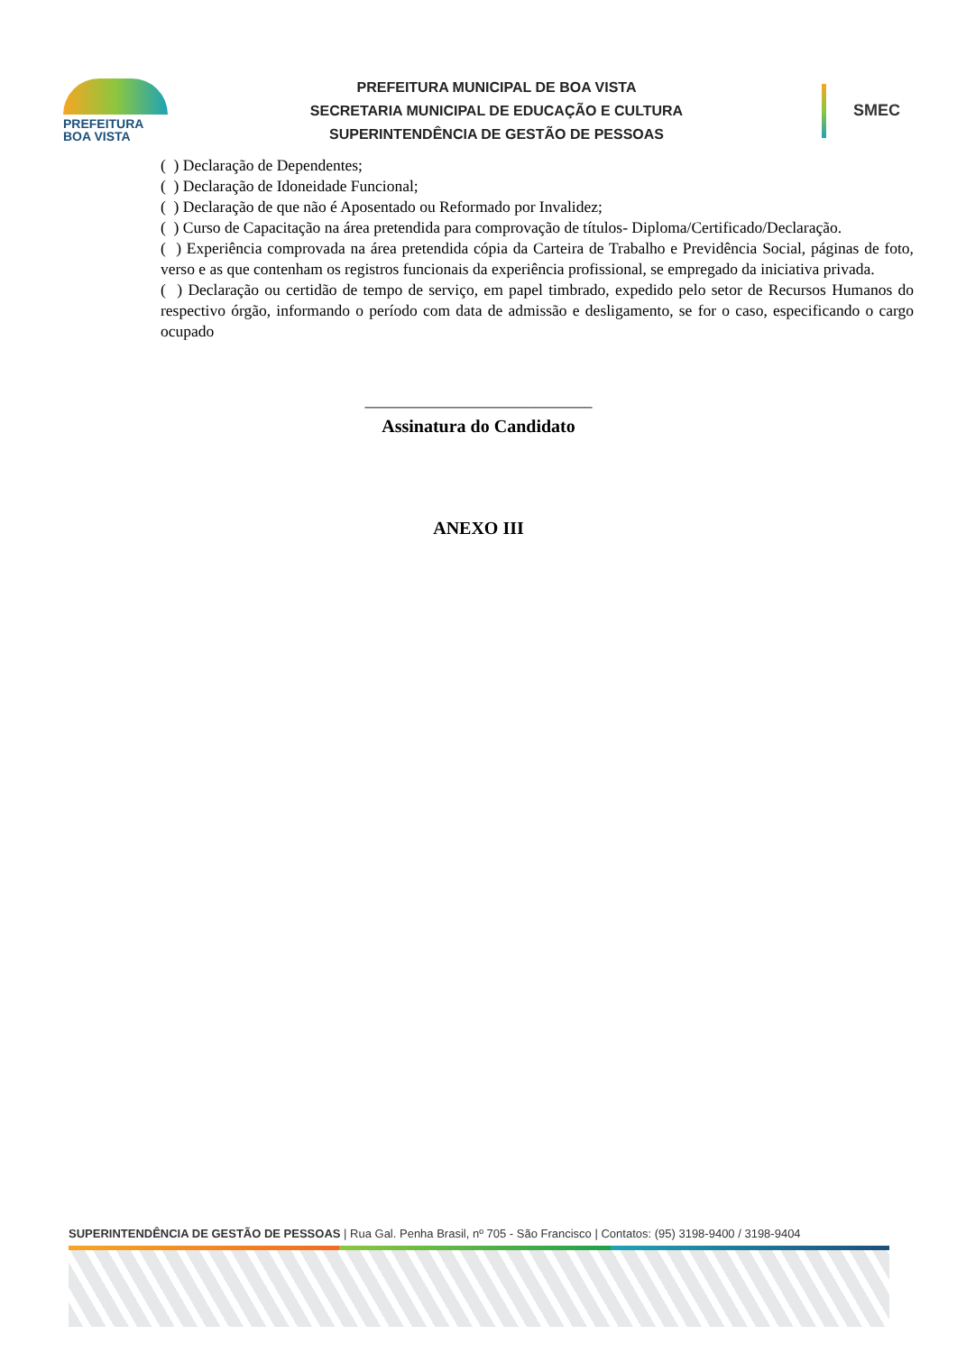PREFEITURA
BOA VISTA
PREFEITURA MUNICIPAL DE BOA VISTA
SECRETARIA MUNICIPAL DE EDUCAÇÃO E CULTURA
SUPERINTENDÊNCIA DE GESTÃO DE PESSOAS
SMEC
( ) Declaração de Dependentes;
( ) Declaração de Idoneidade Funcional;
( ) Declaração de que não é Aposentado ou Reformado por Invalidez;
( ) Curso de Capacitação na área pretendida para comprovação de títulos- Diploma/Certificado/Declaração.
( ) Experiência comprovada na área pretendida cópia da Carteira de Trabalho e Previdência Social, páginas de foto, verso e as que contenham os registros funcionais da experiência profissional, se empregado da iniciativa privada.
( ) Declaração ou certidão de tempo de serviço, em papel timbrado, expedido pelo setor de Recursos Humanos do respectivo órgão, informando o período com data de admissão e desligamento, se for o caso, especificando o cargo ocupado
____________________________
Assinatura do Candidato
ANEXO III
SUPERINTENDÊNCIA DE GESTÃO DE PESSOAS | Rua Gal. Penha Brasil, nº 705 - São Francisco | Contatos: (95) 3198-9400 / 3198-9404